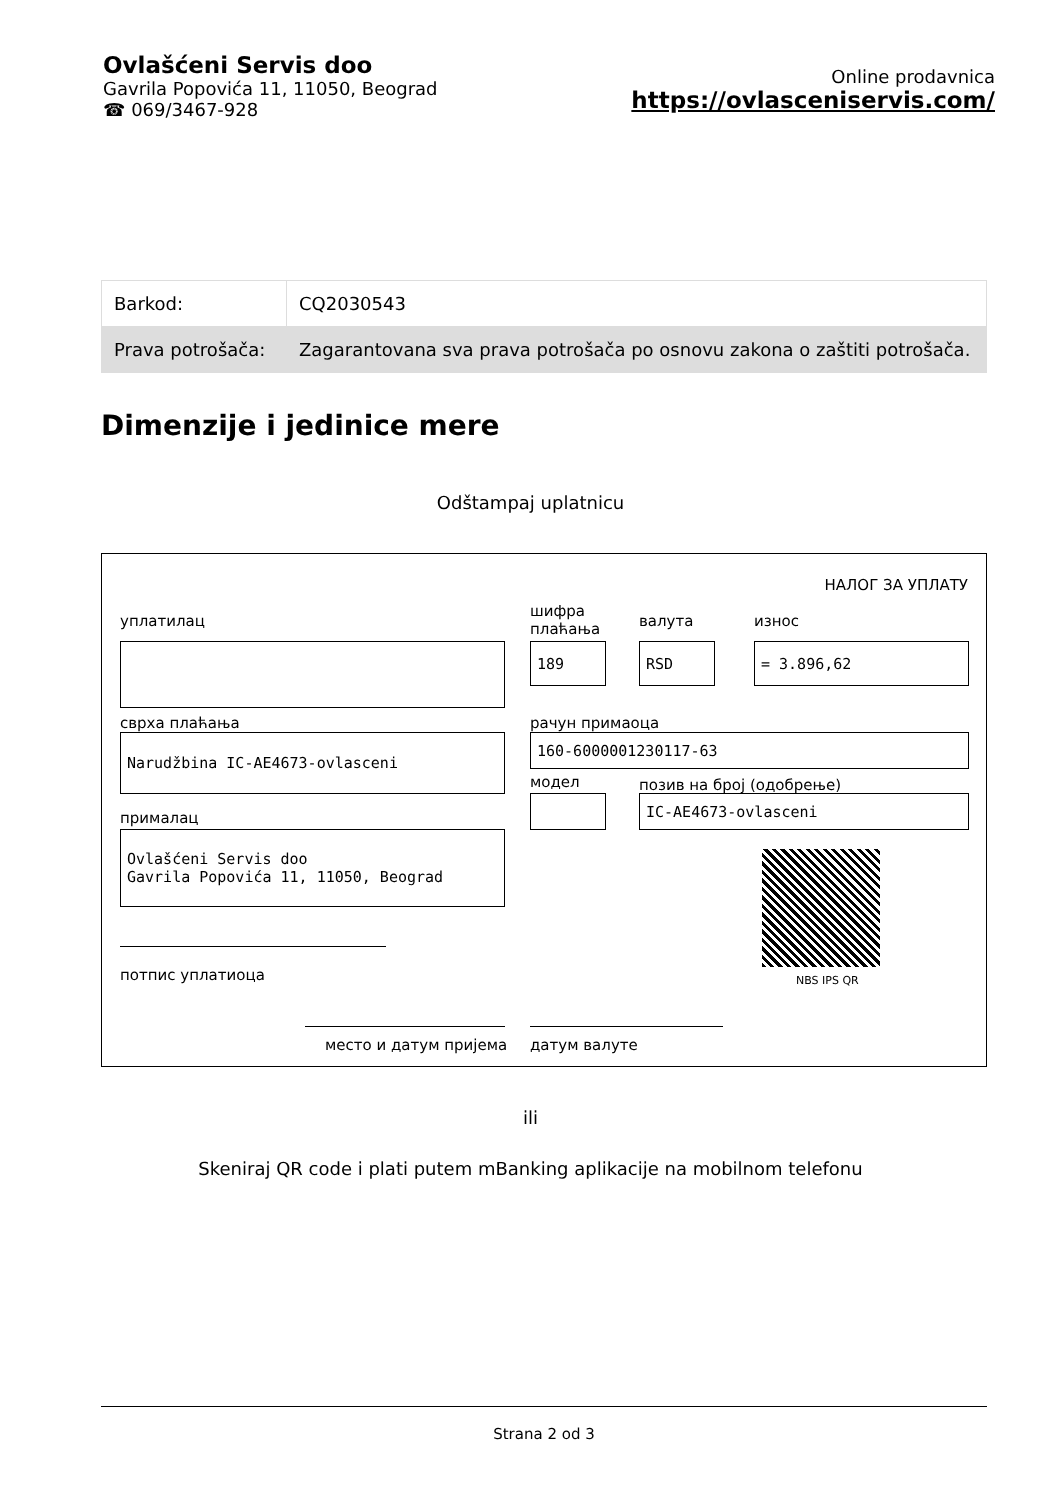Ovlašćeni Servis doo
Gavrila Popovića 11, 11050, Beograd
☎ 069/3467-928
Online prodavnica
https://ovlasceniservis.com/
| Barkod: | CQ2030543 |
| Prava potrošača: | Zagarantovana sva prava potrošača po osnovu zakona o zaštiti potrošača. |
Dimenzije i jedinice mere
Odštampaj uplatnicu
НАЛОГ ЗА УПЛАТУ
уплатилац
шифра
плаћања
валута износ
189 RSD = 3.896,62
сврха плаћања рачун примаоца
Narudžbina IC-AE4673-ovlasceni 160-6000001230117-63
модел позив на број (одобрење)
IC-AE4673-ovlasceni
прималац
Ovlašćeni Servis doo
Gavrila Popovića 11, 11050, Beograd
NBS IPS QR
потпис уплатиоца
место и датум пријема датум валуте
ili
Skeniraj QR code i plati putem mBanking aplikacije na mobilnom telefonu
Strana 2 od 3